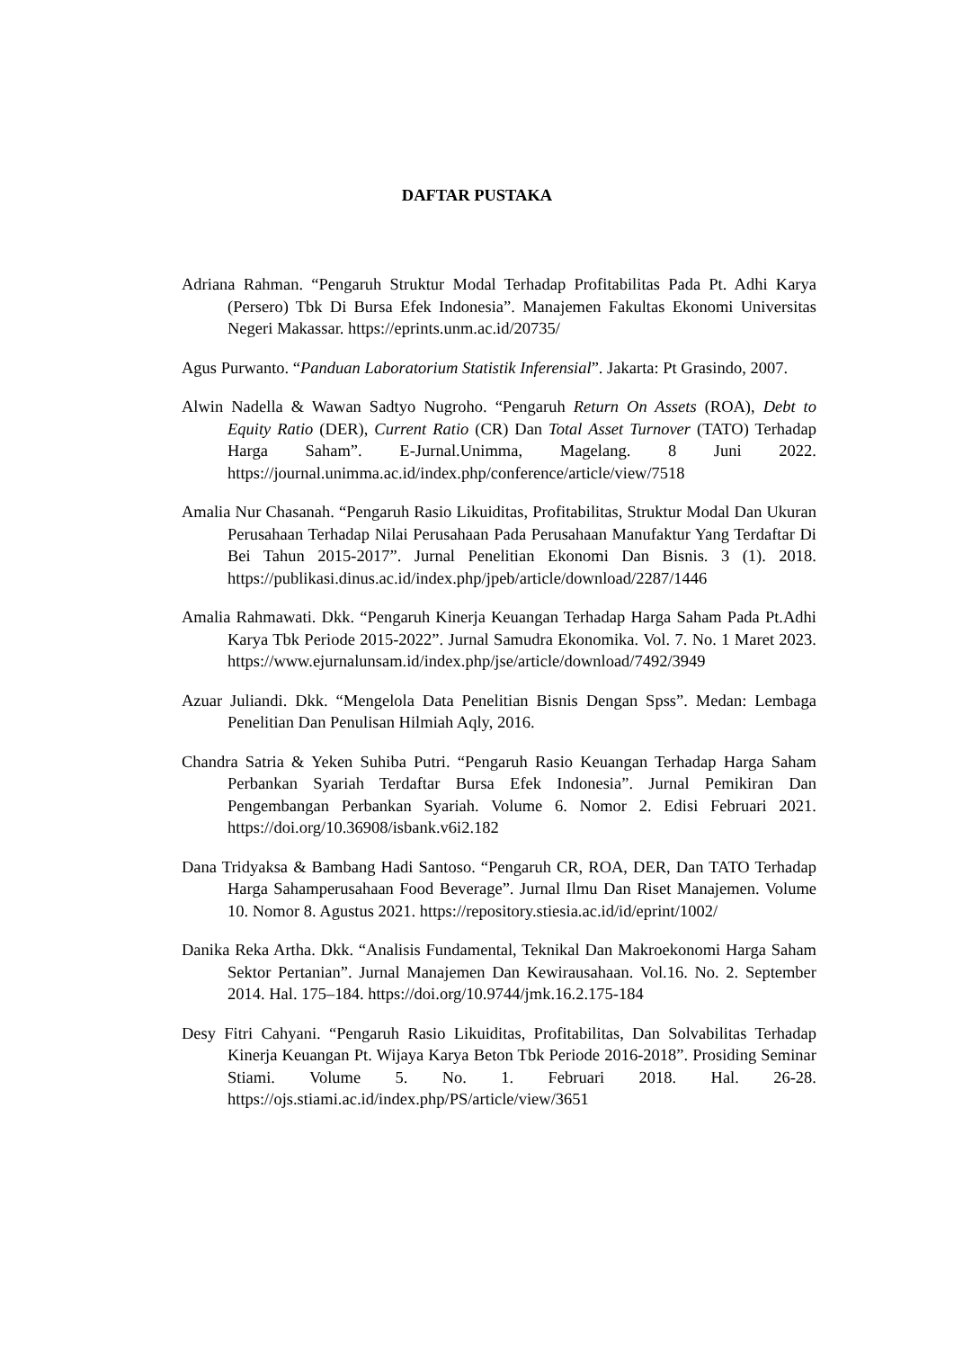DAFTAR PUSTAKA
Adriana Rahman. “Pengaruh Struktur Modal Terhadap Profitabilitas Pada Pt. Adhi Karya (Persero) Tbk Di Bursa Efek Indonesia”. Manajemen Fakultas Ekonomi Universitas Negeri Makassar. https://eprints.unm.ac.id/20735/
Agus Purwanto. “Panduan Laboratorium Statistik Inferensial”. Jakarta: Pt Grasindo, 2007.
Alwin Nadella & Wawan Sadtyo Nugroho. “Pengaruh Return On Assets (ROA), Debt to Equity Ratio (DER), Current Ratio (CR) Dan Total Asset Turnover (TATO) Terhadap Harga Saham”. E-Jurnal.Unimma, Magelang. 8 Juni 2022. https://journal.unimma.ac.id/index.php/conference/article/view/7518
Amalia Nur Chasanah. “Pengaruh Rasio Likuiditas, Profitabilitas, Struktur Modal Dan Ukuran Perusahaan Terhadap Nilai Perusahaan Pada Perusahaan Manufaktur Yang Terdaftar Di Bei Tahun 2015-2017”. Jurnal Penelitian Ekonomi Dan Bisnis. 3 (1). 2018. https://publikasi.dinus.ac.id/index.php/jpeb/article/download/2287/1446
Amalia Rahmawati. Dkk. “Pengaruh Kinerja Keuangan Terhadap Harga Saham Pada Pt.Adhi Karya Tbk Periode 2015-2022”. Jurnal Samudra Ekonomika. Vol. 7. No. 1 Maret 2023. https://www.ejurnalunsam.id/index.php/jse/article/download/7492/3949
Azuar Juliandi. Dkk. “Mengelola Data Penelitian Bisnis Dengan Spss”. Medan: Lembaga Penelitian Dan Penulisan Hilmiah Aqly, 2016.
Chandra Satria & Yeken Suhiba Putri. “Pengaruh Rasio Keuangan Terhadap Harga Saham Perbankan Syariah Terdaftar Bursa Efek Indonesia”. Jurnal Pemikiran Dan Pengembangan Perbankan Syariah. Volume 6. Nomor 2. Edisi Februari 2021. https://doi.org/10.36908/isbank.v6i2.182
Dana Tridyaksa & Bambang Hadi Santoso. “Pengaruh CR, ROA, DER, Dan TATO Terhadap Harga Sahamperusahaan Food Beverage”. Jurnal Ilmu Dan Riset Manajemen. Volume 10. Nomor 8. Agustus 2021. https://repository.stiesia.ac.id/id/eprint/1002/
Danika Reka Artha. Dkk. “Analisis Fundamental, Teknikal Dan Makroekonomi Harga Saham Sektor Pertanian”. Jurnal Manajemen Dan Kewirausahaan. Vol.16. No. 2. September 2014. Hal. 175–184. https://doi.org/10.9744/jmk.16.2.175-184
Desy Fitri Cahyani. “Pengaruh Rasio Likuiditas, Profitabilitas, Dan Solvabilitas Terhadap Kinerja Keuangan Pt. Wijaya Karya Beton Tbk Periode 2016-2018”. Prosiding Seminar Stiami. Volume 5. No. 1. Februari 2018. Hal. 26-28. https://ojs.stiami.ac.id/index.php/PS/article/view/3651